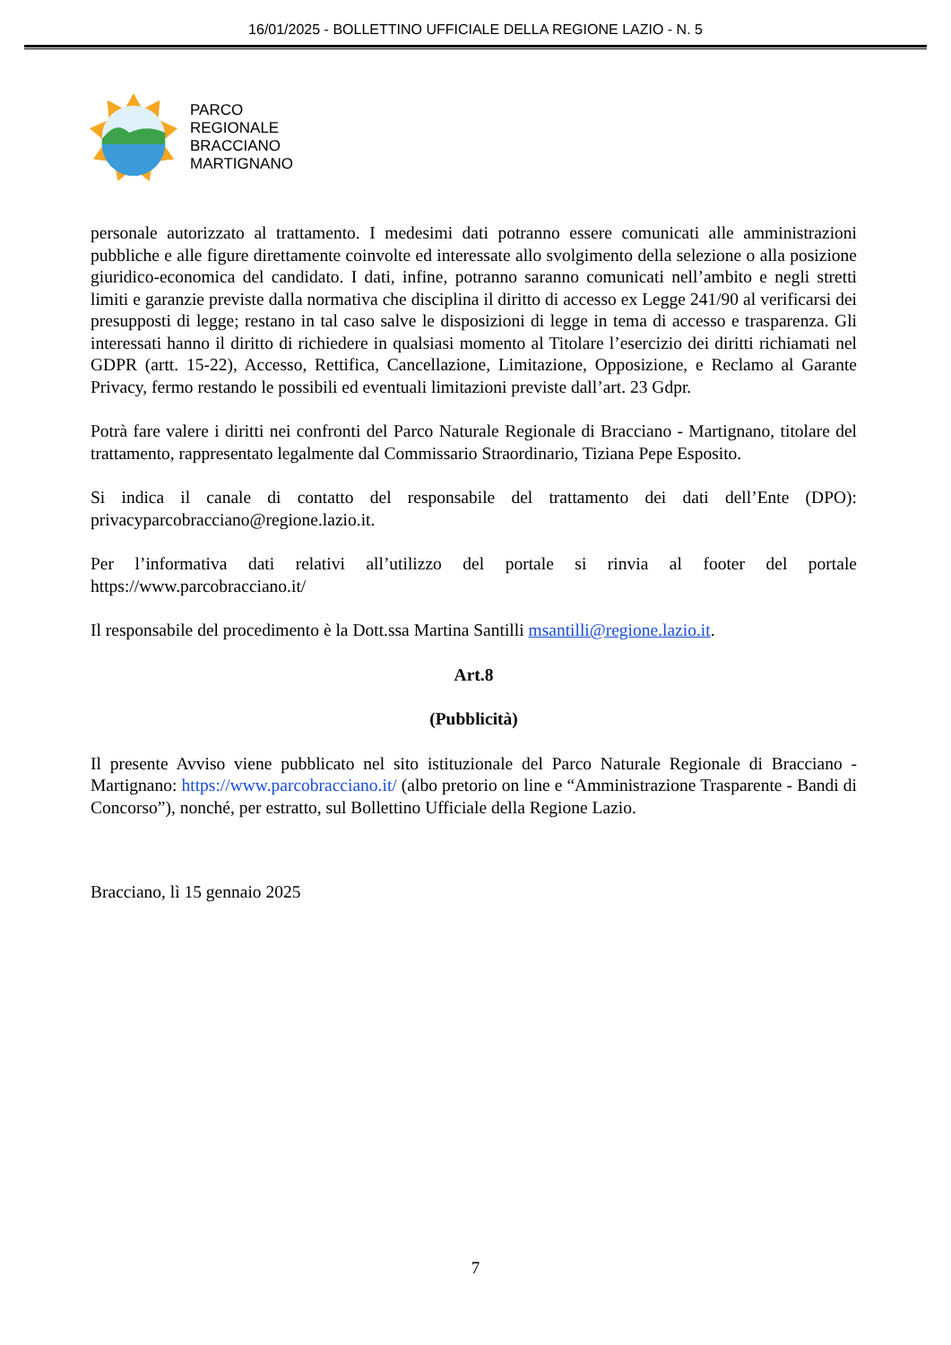16/01/2025 - BOLLETTINO UFFICIALE DELLA REGIONE LAZIO - N. 5
PARCO
REGIONALE
BRACCIANO
MARTIGNANO
personale autorizzato al trattamento. I medesimi dati potranno essere comunicati alle amministrazioni pubbliche e alle figure direttamente coinvolte ed interessate allo svolgimento della selezione o alla posizione giuridico-economica del candidato. I dati, infine, potranno saranno comunicati nell’ambito e negli stretti limiti e garanzie previste dalla normativa che disciplina il diritto di accesso ex Legge 241/90 al verificarsi dei presupposti di legge; restano in tal caso salve le disposizioni di legge in tema di accesso e trasparenza. Gli interessati hanno il diritto di richiedere in qualsiasi momento al Titolare l’esercizio dei diritti richiamati nel GDPR (artt. 15-22), Accesso, Rettifica, Cancellazione, Limitazione, Opposizione, e Reclamo al Garante Privacy, fermo restando le possibili ed eventuali limitazioni previste dall’art. 23 Gdpr.
Potrà fare valere i diritti nei confronti del Parco Naturale Regionale di Bracciano - Martignano, titolare del trattamento, rappresentato legalmente dal Commissario Straordinario, Tiziana Pepe Esposito.
Si indica il canale di contatto del responsabile del trattamento dei dati dell’Ente (DPO): privacyparcobracciano@regione.lazio.it.
Per l’informativa dati relativi all’utilizzo del portale si rinvia al footer del portale https://www.parcobracciano.it/
Il responsabile del procedimento è la Dott.ssa Martina Santilli msantilli@regione.lazio.it.
Art.8
(Pubblicità)
Il presente Avviso viene pubblicato nel sito istituzionale del Parco Naturale Regionale di Bracciano - Martignano: https://www.parcobracciano.it/ (albo pretorio on line e “Amministrazione Trasparente - Bandi di Concorso”), nonché, per estratto, sul Bollettino Ufficiale della Regione Lazio.
Bracciano, lì 15 gennaio 2025
7